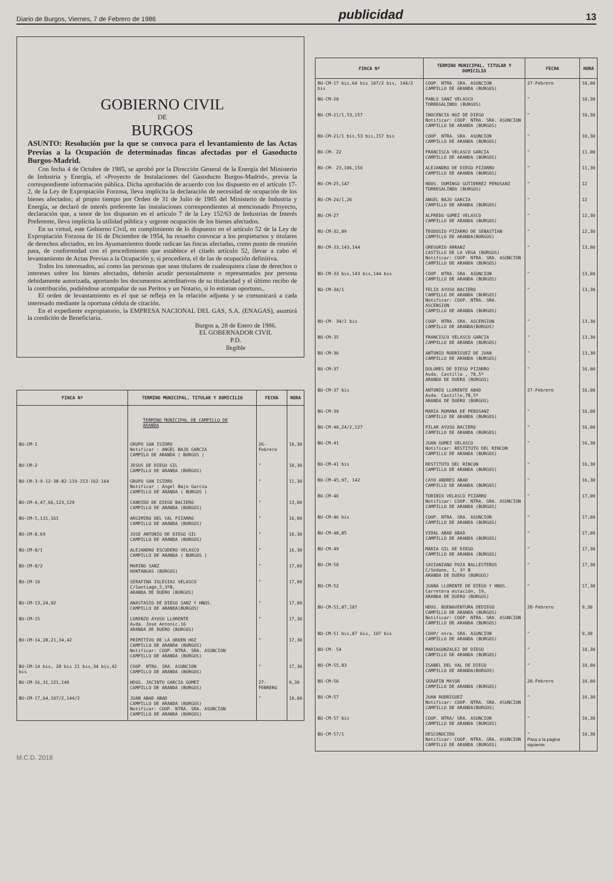Diario de Burgos, Viernes, 7 de Febrero de 1986 publicidad 13
GOBIERNO CIVIL
DE
BURGOS
ASUNTO: Resolución por la que se convoca para el levantamiento de las Actas Previas a la Ocupación de determinadas fincas afectadas por el Gasoducto Burgos-Madrid.
Con fecha 4 de Octubre de 1985, se aprobó por la Dirección General de la Energía del Ministerio de Industria y Energía, el «Proyecto de Instalaciones del Gasoducto Burgos-Madrid», previa la correspondiente información pública. Dicha aprobación de acuerdo con los dispuesto en el artículo 17-2, de la Ley de Expropiación Forzosa, lleva implícita la declaración de necesidad de ocupación de los bienes afectados; al propio tiempo por Orden de 31 de Julio de 1985 del Ministerio de Industria y Energía, se declaró de interés preferente las instalaciones correspondientes al mencionado Proyecto, declaración que, a tenor de los dispuesto en el artículo 7 de la Ley 152/63 de Industrias de Interés Preferente, lleva implícita la utilidad pública y urgente ocupación de los bienes afectados.
En su virtud, este Gobierno Civil, en cumplimiento de lo dispuesto en el artículo 52 de la Ley de Expropiación Forzosa de 16 de Diciembre de 1954, ha resuelto convocar a los propietarios y titulares de derechos afectados, en los Ayuntamientos donde radican las fincas afectadas, como punto de reunión para, de conformidad con el procedimiento que establece el citado artículo 52, llevar a cabo el levantamiento de Actas Previas a la Ocupación y, si procediera, el de las de ocupación definitiva.
Todos los interesados, así como las personas que sean titulares de cualesquiera clase de derechos o intereses sobre los bienes afectados, deberán acudir personalmente o representados por persona debidamente autorizada, aportando los documentos acreditativos de su titularidad y el último recibo de la contribución, pudiéndose acompañar de sus Peritos y un Notario, si lo estiman oportuno..
El orden de levantamiento es el que se refleja en la relación adjunta y se comunicará a cada interesado mediante la oportuna cédula de citación.
En el expediente expropiatorio, la EMPRESA NACIONAL DEL GAS, S.A. (ENAGAS), asumirá la condición de Beneficiaria.
Burgos a, 28 de Enero de 1986.
EL GOBERNADOR CIVIL
P.D.
Ilegible
| FINCA Nº | TERMINO MUNICIPAL, TITULAR Y DOMICILIO | FECHA | HORA |
| --- | --- | --- | --- |
| | TERMINO MUNICIPAL DE CAMPILLO DE ARANDA | | |
| BU-CM-1 | GRUPO SAN ISIDRO Notificar : ANGEL BAJO GARCIA CAMPILO DE ARANDA ( BURGOS ) | 26-Febrero | 10,30 |
| BU-CM-2 | JESUS DE DIEGO GIL CAMPILLO DE ARANDA (BURGOS) | " | 10,30 |
| BU-CM-3-9-12-38-82-119-153-162-164 | GRUPO SAN ISIDRO Notificar : Angel Bajo García CAMPILLO DE ARANDA ( BURGOS ) | " | 11,30 |
| BU-CM-4,47,66,123,129 | CANDIDO DE DIEGO BACIERO CAMPILLO DE ARANDA (BURGOS) | " | 13,00 |
| BU-CM-5,131,161 | ARGIMIRO DEL VAL PIZARRO CAMPILLO DE ARANDA (BURGOS) | " | 16,00 |
| BU-CM-8,69 | JOSE ANTONIO DE DIEGO GIL CAMPILLO DE ARANDA (BURGOS) | " | 16,30 |
| BU-CM-8/1 | ALEJANDRO ESCUDERO VELASCO CAMPILLO DE ARANDA ( BURGOS ) | " | 16,30 |
| BU-CM-8/2 | MARINO SANZ HONTANGAS (BURGOS) | " | 17,00 |
| BU-CM-10 | SERAFINA IGLESIAS VELASCO C/Santiago,5,3ºB, ARANDA DE DUERO (BURGOS) | " | 17,00 |
| BU-CM-13,24,92 | ANASTASIO DE DIEGO SANZ Y HNOS. CAMPILLO DE ARANDA(BURGOS) | " | 17,00 |
| BU-CM-15 | LORENZO AYUSO LLORENTE Avda. Jose Antonic,16 ARANDA DE DUERO (BURGOS) | " | 17,30 |
| BU-CM-14,28,21,34,42 | PRIMITIVO DE LA ORDEN HOZ CAMPILLO DE ARANDA (BURGOS) Notificar: COOP. NTRA. SRA. ASUNCION CAMPILLO DE ARANDA (BURGOS) | " | 17,30 |
| BU-CM-14 bis, 28 bis 21 bis,34 bis,42 bis | COOP. NTRA. SRA. ASUNCION CAMPILLO DE ARANDA (BURGOS) | " | 17,30 |
| BU-CM-16,31,121,149 | HDOS. JACINTO GARCIA GOMEZ CAMPILLO DE ARANDA (BURGOS) | 27-FEBRERO | 9,30 |
| BU-CM-17,64,107/2,144/2 | JUAN ABAD ABAD CAMPILLO DE ARANDA (BURGOS) Notificar: COOP. NTRA. SRA. ASUNCION CAMPILLO DE ARANDA (BURGOS) | " | 10,00 |
| FINCA Nº | TERMINO MUNICIPAL, TITULAR Y DOMICILIO | FECHA | HORA |
| --- | --- | --- | --- |
| BU-CM-17 bis,64 bis 107/2 bis, 144/2 bis | COOP. NTRA. SRA. ASUNCION CAMPILLO DE ARANDA (BURGOS) | 27-Febrero | 10,00 |
| BU-CM-20 | PABLO SANZ VELASCO TORREGALINDO (BURGOS) | " | 10,30 |
| BU-CM-21/1,53,157 | INOCENCIA HOZ DE DIEGO Notificar: COOP. NTRA. SRA. ASUNCION CAMPILLO DE ARANDA (BURGOS) | " | 10,30 |
| BU-CM-21/1 bis,53 bis,157 bis | COOP. NTRA. SRA. ASUNCION CAMPILLO DE ARANDA (BURGOS) | " | 10,30 |
| BU-CM- 22 | FRANCISCA VELASCO GARCIA CAMPILLO DE ARANDA (BURGOS) | " | 11.00 |
| BU-CM- 23,106,150 | ALEJANDRO DE DIEGO PIZARRO CAMPILLO DE ARANDA (BURGOS) | " | 11,30 |
| BU-CM-25,147 | HDOS. DOMINGO GUTIERREZ PEROSANZ TORREGALINDO (BURGOS) | " | 12 |
| BU-CM-24/1,26 | ANGEL BAJO GARCIA CAMPILLO DE ARANDA (BURGOS) | " | 12 |
| BU-CM-27 | ALFREDO GOMEZ VELASCO CAMPILLO DE ARANDA (BURGOS) | " | 12,30 |
| BU-CM-32,89 | TEODOSIO PIZARRO DE SEBASTIAN CAMPILLO DE ARANDA(BURGOS) | " | 12,30 |
| BU-CM-33,143,144 | GREGORIO ARRANZ CASTILLO DE LA VEGA (BURGOS) Notificar: COOP. NTRA. SRA. ASUNCION CAMPILLO DE ARANDA (BURGOS) | " | 13,00 |
| BU-CM-33 bis,143 bis,144 bis | COOP. NTRA. SRA. ASUNCION CAMPILLO DE ARANDA (BURGOS) | " | 13,00 |
| BU-CM-34/1 | FELIX AYUSO BACIERO CAMPILLO DE ARANDA (BURGOS) Notificar: COOP. NTRA. SRA. ASCENSION CAMPILLO DE ARANDA (BURGOS) | " | 13,30 |
| BU-CM- 34/1 bis | COOP. NTRA. SRA. ASCENSION CAMPILLO DE ARANDA(BURGOS) | " | 13,30 |
| BU-CM-35 | FRANCISCO VELASCO GARCIA CAMPILLO DE ARANDA (BURGOS) | " | 13,30 |
| BU-CM-36 | ANTONIO RODRIGUEZ DE JUAN CAMPILLO DE ARANDA (BURGOS) | " | 13,30 |
| BU-CM-37 | DOLORES DE DIEGO PIZARRO Avda. Castilla , 78,5º ARANDA DE DUERO (BURGOS) | " | 16,00 |
| BU-CM-37 bis | ANTONIO LLORENTE ABAD Avda. Castillo,78,5º ARANDA DE DUERO (BURGOS) | 27-Febrero | 16,00 |
| BU-CM-39 | MARIA ROMANA DE PEROSANZ CAMPILLO DE ARANDA (BURGOS) | " | 16,00 |
| BU-CM-40,24/2,127 | PILAR AYUSO BACIERO CAMPILLO DE ARANDA (BURGOS) | " | 16,00 |
| BU-CM-41 | JUAN GOMEZ VELASCO Notificar: RESTITUTO DEL RINCON CAMPILLO DE ARANDA (BURGOS) | " | 16,30 |
| BU-CM-41 bis | RESTITUTO DEL RINCON CAMPILLO DE ARANDA (BURGOS) | " | 16,30 |
| BU-CM-45,97, 142 | CAYO ANDRES ABAD CAMPILLO DE ARANDA (BURGOS) | " | 16,30 |
| BU-CM-46 | TORIBIO VELASCO PIZARRO Notificar: COOP. NTRA. SRA. ASUNCION CAMPILLO DE ARANDA (BURGOS) | " | 17,00 |
| BU-CM-46 bis | COOP. NTRA. SRA. ASUNCION CAMPILLO DE ARANDA (BURGOS) | " | 17,00 |
| BU-CM-48,85 | VIDAL ABAD ABAD CAMPILLO DE ARANDA (BURGOS) | " | 17,00 |
| BU-CM-49 | MARIA GIL DE DIEGO CAMPILLO DE ARANDA (BURGOS) | " | 17,30 |
| BU-CM-50 | SAVIANIANO POZA BALLESTEROS C/Sedano, 1, 3º B ARANDA DE DUERO (BURGOS) | " | 17,30 |
| BU-CM-52 | JUANA LLORENTE DE DIEGO Y HNOS. Carretera estación, 19, ARANDA DE DUERO (BURGOS) | " | 17,30 |
| BU-CM-51,87,107 | HDOS. BUENAVENTURA DEDIEGO CAMPILLO DE ARANDA (BURGOS) Notificar: COOP. NTRA. SRA. ASUNCION CAMPILLO DE ARANDA (BURGOS) | 28-Febrero | 9,30 |
| BU-CM-51 bis,87 bis, 107 bis | COOP/ ntra. SRA. ASUNCION CAMPILLO DE ARANDA (BURGOS) | " | 9,30 |
| BU-CM- 54 | MARIAGONZALEZ DE DIEGO CAMPILLO DE ARANDA (BURGOS) | " | 10,30 |
| BU-CM-55,83 | ISABEL DEL VAL DE DIEGO CAMPILLO DE ARANDA(BURGOS) | " | 10,00 |
| BU-CM-56 | SERAFIN MAYOR CAMPILLO DE ARANDA (BURGOS) | 28-Febrero | 10,00 |
| BU-CM-57 | JUAN RODRIGUEZ Notificar: COOP. NTRA. SRA. ASUNCION CAMPILLO DE ARANDA(BURGOS) | " | 10,30 |
| BU-CM-57 bis | COOP. NTRA/ SRA. ASUNCION CAMPILLO DE ARANDA (BURGOS) | " | 10,30 |
| BU-CM-57/1 | DESCONOCIDO Notificar: COOP. NTRA. SRA. ASUNCION CAMPILLO DE ARANDA (BURGOS) | " Pasa a la página siguiente | 10,30 |
M.C.D. 2018